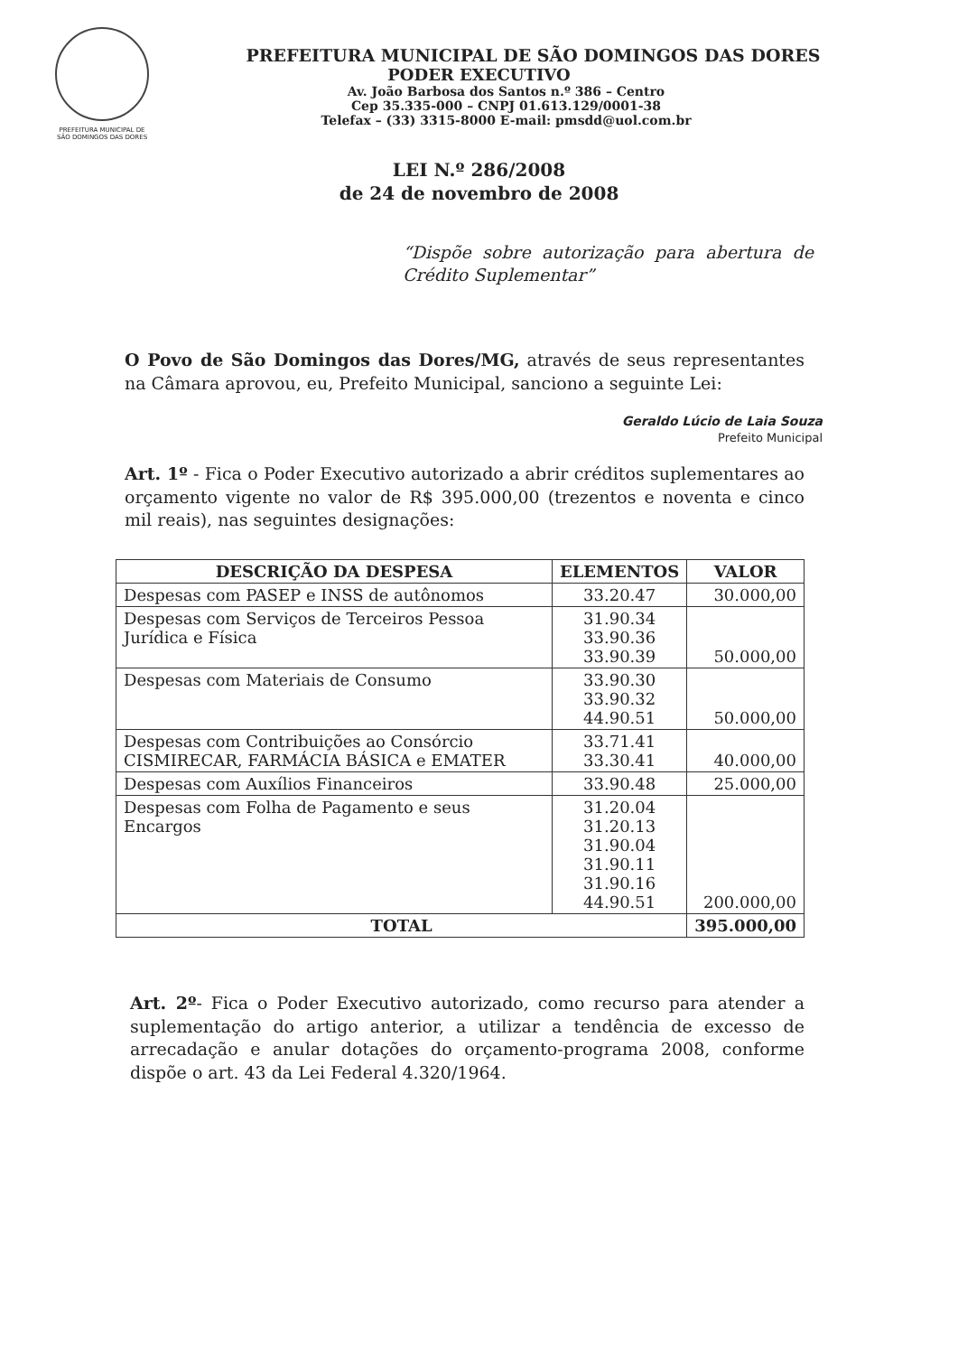PREFEITURA MUNICIPAL DE
SÃO DOMINGOS DAS DORES
PREFEITURA MUNICIPAL DE SÃO DOMINGOS DAS DORES
PODER EXECUTIVO
Av. João Barbosa dos Santos n.º 386 – Centro
Cep 35.335-000 – CNPJ 01.613.129/0001-38
Telefax – (33) 3315-8000 E-mail: pmsdd@uol.com.br
LEI N.º 286/2008
de 24 de novembro de 2008
“Dispõe sobre autorização para abertura de Crédito Suplementar”
O Povo de São Domingos das Dores/MG, através de seus representantes na Câmara aprovou, eu, Prefeito Municipal, sanciono a seguinte Lei:
Geraldo Lúcio de Laia Souza
Prefeito Municipal
Art. 1º - Fica o Poder Executivo autorizado a abrir créditos suplementares ao orçamento vigente no valor de R$ 395.000,00 (trezentos e noventa e cinco mil reais), nas seguintes designações:
| DESCRIÇÃO DA DESPESA | ELEMENTOS | VALOR |
| --- | --- | --- |
| Despesas com PASEP e INSS de autônomos | 33.20.47 | 30.000,00 |
| Despesas com Serviços de Terceiros Pessoa Jurídica e Física | 31.90.34 33.90.36 33.90.39 | 50.000,00 |
| Despesas com Materiais de Consumo | 33.90.30 33.90.32 44.90.51 | 50.000,00 |
| Despesas com Contribuições ao Consórcio CISMIRECAR, FARMÁCIA BÁSICA e EMATER | 33.71.41 33.30.41 | 40.000,00 |
| Despesas com Auxílios Financeiros | 33.90.48 | 25.000,00 |
| Despesas com Folha de Pagamento e seus Encargos | 31.20.04 31.20.13 31.90.04 31.90.11 31.90.16 44.90.51 | 200.000,00 |
| TOTAL | | 395.000,00 |
Art. 2º- Fica o Poder Executivo autorizado, como recurso para atender a suplementação do artigo anterior, a utilizar a tendência de excesso de arrecadação e anular dotações do orçamento-programa 2008, conforme dispõe o art. 43 da Lei Federal 4.320/1964.